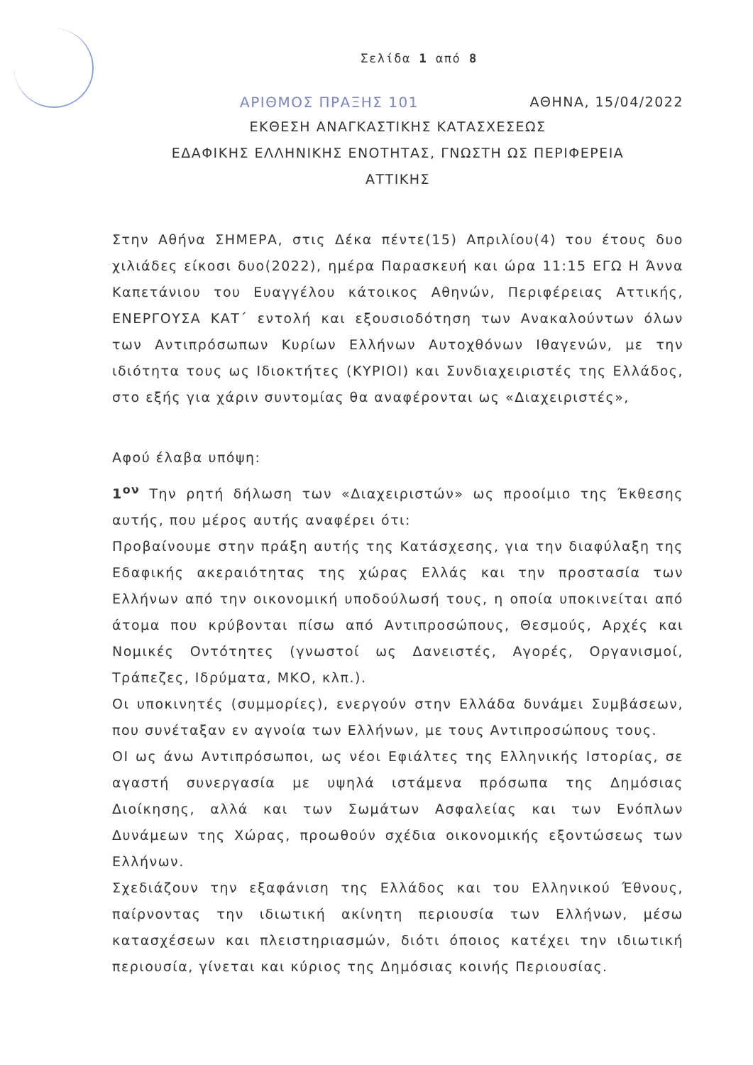Σελίδα 1 από 8
ΑΡΙΘΜΟΣ ΠΡΑΞΗΣ 101 ΑΘΗΝΑ, 15/04/2022
ΕΚΘΕΣΗ ΑΝΑΓΚΑΣΤΙΚΗΣ ΚΑΤΑΣΧΕΣΕΩΣ
ΕΔΑΦΙΚΗΣ ΕΛΛΗΝΙΚΗΣ ΕΝΟΤΗΤΑΣ, ΓΝΩΣΤΗ ΩΣ ΠΕΡΙΦΕΡΕΙΑ
ΑΤΤΙΚΗΣ
Στην Αθήνα ΣΗΜΕΡΑ, στις Δέκα πέντε(15) Απριλίου(4) του έτους δυο χιλιάδες είκοσι δυο(2022), ημέρα Παρασκευή και ώρα 11:15 ΕΓΩ Η Άννα Καπετάνιου του Ευαγγέλου κάτοικος Αθηνών, Περιφέρειας Αττικής, ΕΝΕΡΓΟΥΣΑ ΚΑΤ΄ εντολή και εξουσιοδότηση των Ανακαλούντων όλων των Αντιπρόσωπων Κυρίων Ελλήνων Αυτοχθόνων Ιθαγενών, με την ιδιότητα τους ως Ιδιοκτήτες (ΚΥΡΙΟΙ) και Συνδιαχειριστές της Ελλάδος, στο εξής για χάριν συντομίας θα αναφέρονται ως «Διαχειριστές»,
Αφού έλαβα υπόψη:
1<sup>ον</sup> Την ρητή δήλωση των «Διαχειριστών» ως προοίμιο της Έκθεσης αυτής, που μέρος αυτής αναφέρει ότι:
Προβαίνουμε στην πράξη αυτής της Κατάσχεσης, για την διαφύλαξη της Εδαφικής ακεραιότητας της χώρας Ελλάς και την προστασία των Ελλήνων από την οικονομική υποδούλωσή τους, η οποία υποκινείται από άτομα που κρύβονται πίσω από Αντιπροσώπους, Θεσμούς, Αρχές και Νομικές Οντότητες (γνωστοί ως Δανειστές, Αγορές, Οργανισμοί, Τράπεζες, Ιδρύματα, ΜΚΟ, κλπ.).
Οι υποκινητές (συμμορίες), ενεργούν στην Ελλάδα δυνάμει Συμβάσεων, που συνέταξαν εν αγνοία των Ελλήνων, με τους Αντιπροσώπους τους.
ΟΙ ως άνω Αντιπρόσωποι, ως νέοι Εφιάλτες της Ελληνικής Ιστορίας, σε αγαστή συνεργασία με υψηλά ιστάμενα πρόσωπα της Δημόσιας Διοίκησης, αλλά και των Σωμάτων Ασφαλείας και των Ενόπλων Δυνάμεων της Χώρας, προωθούν σχέδια οικονομικής εξοντώσεως των Ελλήνων.
Σχεδιάζουν την εξαφάνιση της Ελλάδος και του Ελληνικού Έθνους, παίρνοντας την ιδιωτική ακίνητη περιουσία των Ελλήνων, μέσω κατασχέσεων και πλειστηριασμών, διότι όποιος κατέχει την ιδιωτική περιουσία, γίνεται και κύριος της Δημόσιας κοινής Περιουσίας.